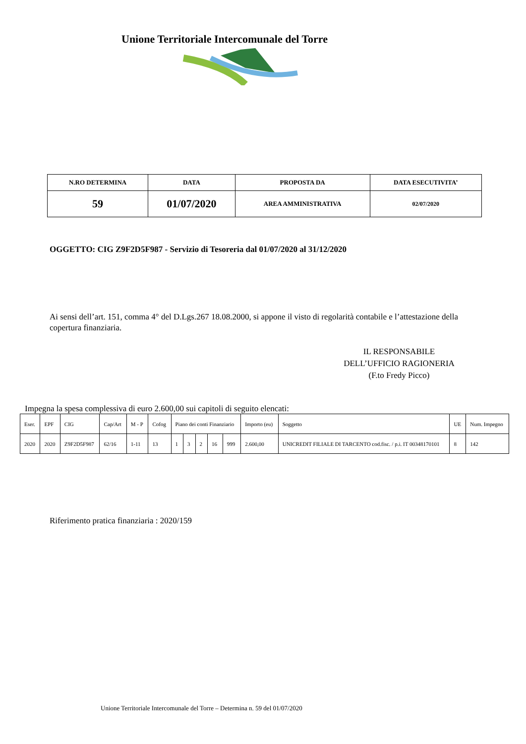Unione Territoriale Intercomunale del Torre
| N.RO DETERMINA | DATA | PROPOSTA DA | DATA ESECUTIVITA’ |
| --- | --- | --- | --- |
| 59 | 01/07/2020 | AREA AMMINISTRATIVA | 02/07/2020 |
OGGETTO: CIG Z9F2D5F987 - Servizio di Tesoreria dal 01/07/2020 al 31/12/2020
Ai sensi dell’art. 151, comma 4° del D.Lgs.267 18.08.2000, si appone il visto di regolarità contabile e l’attestazione della copertura finanziaria.
IL RESPONSABILE
DELL’UFFICIO RAGIONERIA
(F.to Fredy Picco)
Impegna la spesa complessiva di euro 2.600,00 sui capitoli di seguito elencati:
| Eser. | EPF | CIG | Cap/Art | M - P | Cofog | Piano dei conti Finanziario | | | | | Importo (eu) | Soggetto | UE | Num. Impegno |
| 2020 | 2020 | Z9F2D5F987 | 62/16 | 1-11 | 13 | 1 | 3 | 2 | 16 | 999 | 2.600,00 | UNICREDIT FILIALE DI TARCENTO cod.fisc. / p.i. IT 00348170101 | 8 | 142 |
Riferimento pratica finanziaria : 2020/159
Unione Territoriale Intercomunale del Torre – Determina n. 59 del 01/07/2020